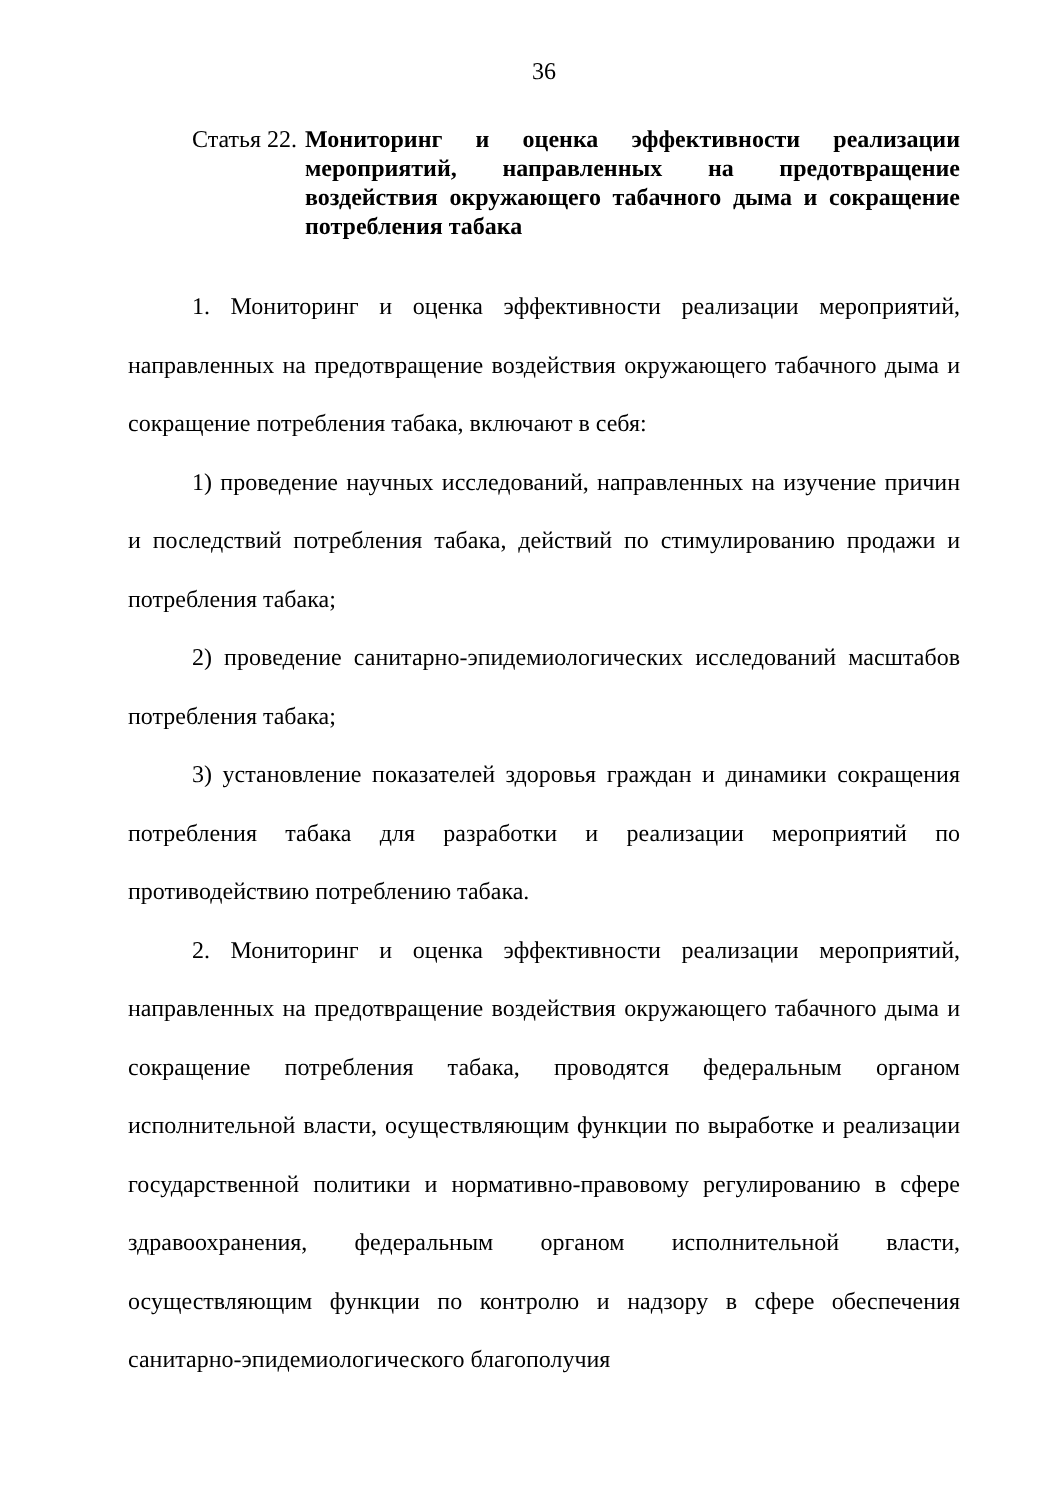36
Статья 22. Мониторинг и оценка эффективности реализации мероприятий, направленных на предотвращение воздействия окружающего табачного дыма и сокращение потребления табака
1. Мониторинг и оценка эффективности реализации мероприятий, направленных на предотвращение воздействия окружающего табачного дыма и сокращение потребления табака, включают в себя:
1) проведение научных исследований, направленных на изучение причин и последствий потребления табака, действий по стимулированию продажи и потребления табака;
2) проведение санитарно-эпидемиологических исследований масштабов потребления табака;
3) установление показателей здоровья граждан и динамики сокращения потребления табака для разработки и реализации мероприятий по противодействию потреблению табака.
2. Мониторинг и оценка эффективности реализации мероприятий, направленных на предотвращение воздействия окружающего табачного дыма и сокращение потребления табака, проводятся федеральным органом исполнительной власти, осуществляющим функции по выработке и реализации государственной политики и нормативно-правовому регулированию в сфере здравоохранения, федеральным органом исполнительной власти, осуществляющим функции по контролю и надзору в сфере обеспечения санитарно-эпидемиологического благополучия